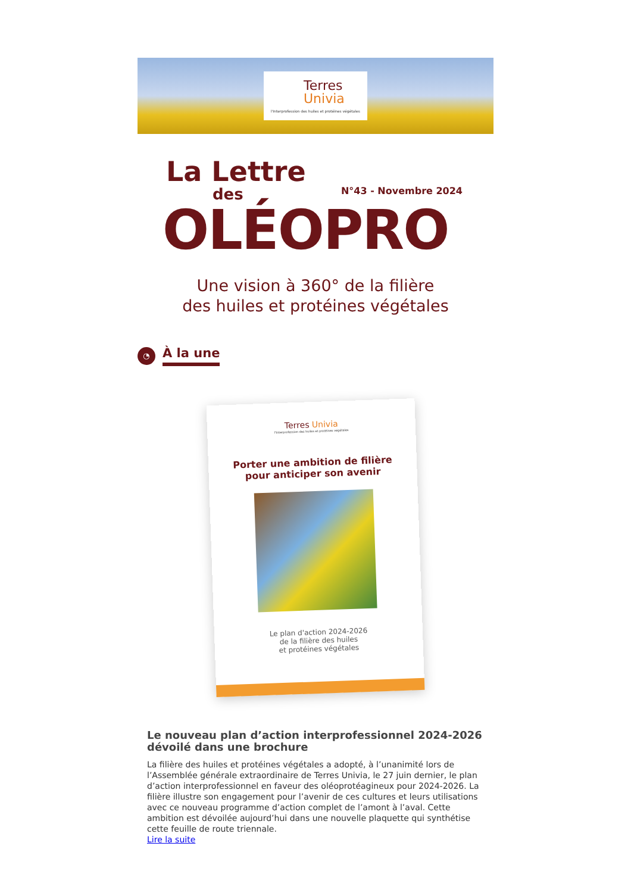Terres
Univia
l'Interprofession des huiles et protéines végétales
La Lettre
des N°43 - Novembre 2024
OLÉOPRO
Une vision à 360° de la filière
des huiles et protéines végétales
◔
À la une
Terres Univia
l'Interprofession des huiles et protéines végétales
Porter une ambition de filière
pour anticiper son avenir
Le plan d'action 2024-2026
de la filière des huiles
et protéines végétales
Le nouveau plan d’action interprofessionnel 2024-2026 dévoilé dans une brochure
La filière des huiles et protéines végétales a adopté, à l’unanimité lors de l’Assemblée générale extraordinaire de Terres Univia, le 27 juin dernier, le plan d’action interprofessionnel en faveur des oléoprotéagineux pour 2024-2026. La filière illustre son engagement pour l’avenir de ces cultures et leurs utilisations avec ce nouveau programme d’action complet de l’amont à l’aval. Cette ambition est dévoilée aujourd’hui dans une nouvelle plaquette qui synthétise cette feuille de route triennale.
Lire la suite